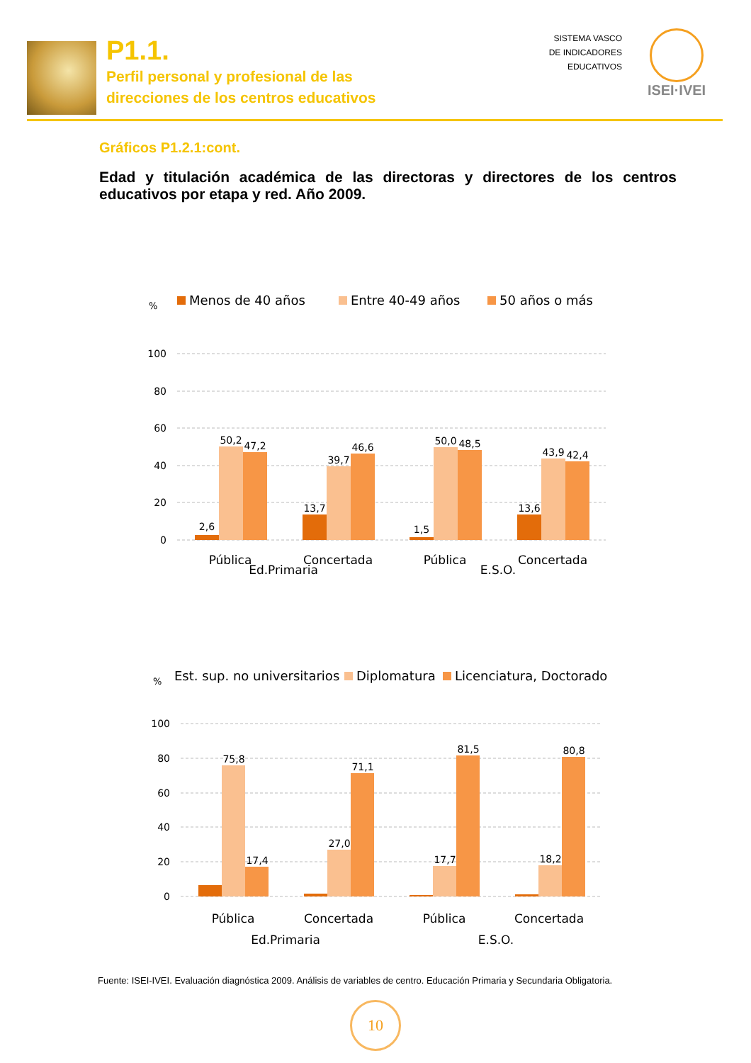P1.1.
Perfil personal y profesional de las
direcciones de los centros educativos
SISTEMA VASCO
DE INDICADORES
EDUCATIVOS
ISEI·IVEI
Gráficos P1.2.1:cont.
Edad y titulación académica de las directoras y directores de los centros educativos por etapa y red. Año 2009.
%
Menos de 40 años
Entre 40-49 años
50 años o más
100
80
60
40
20
0
2,6
50,2
47,2
13,7
39,7
46,6
1,5
50,0
48,5
13,6
43,9
42,4
Pública
Concertada
Pública
Concertada
Ed.Primaria
E.S.O.
%
Est. sup. no universitarios
Diplomatura
Licenciatura, Doctorado
100
80
60
40
20
0
75,8
17,4
27,0
71,1
17,7
81,5
18,2
80,8
Pública
Concertada
Pública
Concertada
Ed.Primaria
E.S.O.
Fuente: ISEI-IVEI. Evaluación diagnóstica 2009. Análisis de variables de centro. Educación Primaria y Secundaria Obligatoria.
10